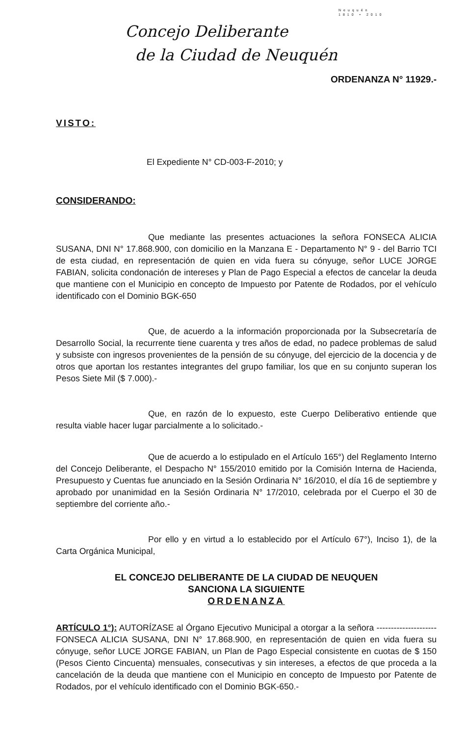Neuquén
1810 • 2010
Concejo Deliberante
de la Ciudad de Neuquén
ORDENANZA N° 11929.-
VISTO:
El Expediente N° CD-003-F-2010; y
CONSIDERANDO:
Que mediante las presentes actuaciones la señora FONSECA ALICIA SUSANA, DNI N° 17.868.900, con domicilio en la Manzana E - Departamento N° 9 - del Barrio TCI de esta ciudad, en representación de quien en vida fuera su cónyuge, señor LUCE JORGE FABIAN, solicita condonación de intereses y Plan de Pago Especial a efectos de cancelar la deuda que mantiene con el Municipio en concepto de Impuesto por Patente de Rodados, por el vehículo identificado con el Dominio BGK-650
Que, de acuerdo a la información proporcionada por la Subsecretaría de Desarrollo Social, la recurrente tiene cuarenta y tres años de edad, no padece problemas de salud y subsiste con ingresos provenientes de la pensión de su cónyuge, del ejercicio de la docencia y de otros que aportan los restantes integrantes del grupo familiar, los que en su conjunto superan los Pesos Siete Mil ($ 7.000).-
Que, en razón de lo expuesto, este Cuerpo Deliberativo entiende que resulta viable hacer lugar parcialmente a lo solicitado.-
Que de acuerdo a lo estipulado en el Artículo 165°) del Reglamento Interno del Concejo Deliberante, el Despacho N° 155/2010 emitido por la Comisión Interna de Hacienda, Presupuesto y Cuentas fue anunciado en la Sesión Ordinaria N° 16/2010, el día 16 de septiembre y aprobado por unanimidad en la Sesión Ordinaria N° 17/2010, celebrada por el Cuerpo el 30 de septiembre del corriente año.-
Por ello y en virtud a lo establecido por el Artículo 67°), Inciso 1), de la Carta Orgánica Municipal,
EL CONCEJO DELIBERANTE DE LA CIUDAD DE NEUQUEN
SANCIONA LA SIGUIENTE
ORDENANZA
ARTÍCULO 1°): AUTORÍZASE al Órgano Ejecutivo Municipal a otorgar a la señora ---------------------FONSECA ALICIA SUSANA, DNI N° 17.868.900, en representación de quien en vida fuera su cónyuge, señor LUCE JORGE FABIAN, un Plan de Pago Especial consistente en cuotas de $ 150 (Pesos Ciento Cincuenta) mensuales, consecutivas y sin intereses, a efectos de que proceda a la cancelación de la deuda que mantiene con el Municipio en concepto de Impuesto por Patente de Rodados, por el vehículo identificado con el Dominio BGK-650.-